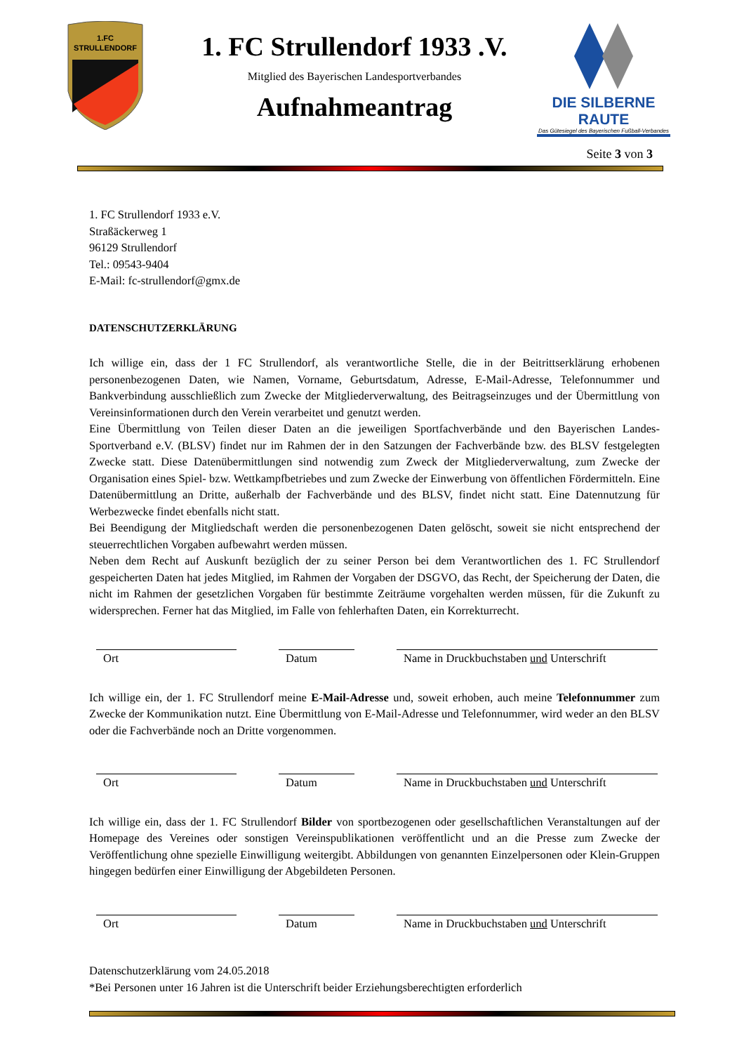1.FC
STRULLENDORF
1. FC Strullendorf 1933 .V.
Mitglied des Bayerischen Landesportverbandes
Aufnahmeantrag
DIE SILBERNE RAUTE
Das Gütesiegel des Bayerischen Fußball-Verbandes
Seite 3 von 3
1. FC Strullendorf 1933 e.V.
Straßäckerweg 1
96129 Strullendorf
Tel.: 09543-9404
E-Mail: fc-strullendorf@gmx.de
DATENSCHUTZERKLÄRUNG
Ich willige ein, dass der 1 FC Strullendorf, als verantwortliche Stelle, die in der Beitrittserklärung erhobenen personenbezogenen Daten, wie Namen, Vorname, Geburtsdatum, Adresse, E-Mail-Adresse, Telefonnummer und Bankverbindung ausschließlich zum Zwecke der Mitgliederverwaltung, des Beitragseinzuges und der Übermittlung von Vereinsinformationen durch den Verein verarbeitet und genutzt werden.
Eine Übermittlung von Teilen dieser Daten an die jeweiligen Sportfachverbände und den Bayerischen Landes-Sportverband e.V. (BLSV) findet nur im Rahmen der in den Satzungen der Fachverbände bzw. des BLSV festgelegten Zwecke statt. Diese Datenübermittlungen sind notwendig zum Zweck der Mitgliederverwaltung, zum Zwecke der Organisation eines Spiel- bzw. Wettkampfbetriebes und zum Zwecke der Einwerbung von öffentlichen Fördermitteln. Eine Datenübermittlung an Dritte, außerhalb der Fachverbände und des BLSV, findet nicht statt. Eine Datennutzung für Werbezwecke findet ebenfalls nicht statt.
Bei Beendigung der Mitgliedschaft werden die personenbezogenen Daten gelöscht, soweit sie nicht entsprechend der steuerrechtlichen Vorgaben aufbewahrt werden müssen.
Neben dem Recht auf Auskunft bezüglich der zu seiner Person bei dem Verantwortlichen des 1. FC Strullendorf gespeicherten Daten hat jedes Mitglied, im Rahmen der Vorgaben der DSGVO, das Recht, der Speicherung der Daten, die nicht im Rahmen der gesetzlichen Vorgaben für bestimmte Zeiträume vorgehalten werden müssen, für die Zukunft zu widersprechen. Ferner hat das Mitglied, im Falle von fehlerhaften Daten, ein Korrekturrecht.
Ort Datum Name in Druckbuchstaben und Unterschrift
Ich willige ein, der 1. FC Strullendorf meine E-Mail-Adresse und, soweit erhoben, auch meine Telefonnummer zum Zwecke der Kommunikation nutzt. Eine Übermittlung von E-Mail-Adresse und Telefonnummer, wird weder an den BLSV oder die Fachverbände noch an Dritte vorgenommen.
Ort Datum Name in Druckbuchstaben und Unterschrift
Ich willige ein, dass der 1. FC Strullendorf Bilder von sportbezogenen oder gesellschaftlichen Veranstaltungen auf der Homepage des Vereines oder sonstigen Vereinspublikationen veröffentlicht und an die Presse zum Zwecke der Veröffentlichung ohne spezielle Einwilligung weitergibt. Abbildungen von genannten Einzelpersonen oder Klein-Gruppen hingegen bedürfen einer Einwilligung der Abgebildeten Personen.
Ort Datum Name in Druckbuchstaben und Unterschrift
Datenschutzerklärung vom 24.05.2018
*Bei Personen unter 16 Jahren ist die Unterschrift beider Erziehungsberechtigten erforderlich